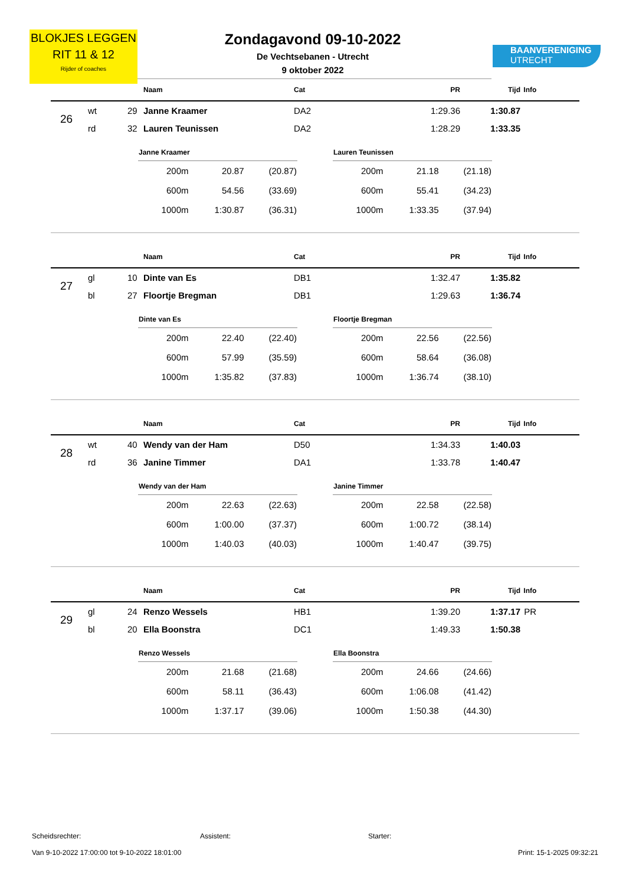BLOKJES LEGGEN
RIT 11 & 12
Rijder of coaches
BAANVERENIGING
UTRECHT
Zondagavond 09-10-2022
De Vechtsebanen - Utrecht
9 oktober 2022
| | | | Naam | Cat | PR | Tijd | Info |
| --- | --- | --- | --- | --- | --- | --- | --- |
| 26 | wt | 29 | Janne Kraamer | DA2 | 1:29.36 | 1:30.87 | |
| | rd | 32 | Lauren Teunissen | DA2 | 1:28.29 | 1:33.35 | |
| Janne Kraamer | | |
| --- | --- | --- |
| 200m | 20.87 | (20.87) |
| 600m | 54.56 | (33.69) |
| 1000m | 1:30.87 | (36.31) |
| Lauren Teunissen | | |
| --- | --- | --- |
| 200m | 21.18 | (21.18) |
| 600m | 55.41 | (34.23) |
| 1000m | 1:33.35 | (37.94) |
| | | | Naam | Cat | PR | Tijd | Info |
| --- | --- | --- | --- | --- | --- | --- | --- |
| 27 | gl | 10 | Dinte van Es | DB1 | 1:32.47 | 1:35.82 | |
| | bl | 27 | Floortje Bregman | DB1 | 1:29.63 | 1:36.74 | |
| Dinte van Es | | |
| --- | --- | --- |
| 200m | 22.40 | (22.40) |
| 600m | 57.99 | (35.59) |
| 1000m | 1:35.82 | (37.83) |
| Floortje Bregman | | |
| --- | --- | --- |
| 200m | 22.56 | (22.56) |
| 600m | 58.64 | (36.08) |
| 1000m | 1:36.74 | (38.10) |
| | | | Naam | Cat | PR | Tijd | Info |
| --- | --- | --- | --- | --- | --- | --- | --- |
| 28 | wt | 40 | Wendy van der Ham | D50 | 1:34.33 | 1:40.03 | |
| | rd | 36 | Janine Timmer | DA1 | 1:33.78 | 1:40.47 | |
| Wendy van der Ham | | |
| --- | --- | --- |
| 200m | 22.63 | (22.63) |
| 600m | 1:00.00 | (37.37) |
| 1000m | 1:40.03 | (40.03) |
| Janine Timmer | | |
| --- | --- | --- |
| 200m | 22.58 | (22.58) |
| 600m | 1:00.72 | (38.14) |
| 1000m | 1:40.47 | (39.75) |
| | | | Naam | Cat | PR | Tijd | Info |
| --- | --- | --- | --- | --- | --- | --- | --- |
| 29 | gl | 24 | Renzo Wessels | HB1 | 1:39.20 | 1:37.17 | PR |
| | bl | 20 | Ella Boonstra | DC1 | 1:49.33 | 1:50.38 | |
| Renzo Wessels | | |
| --- | --- | --- |
| 200m | 21.68 | (21.68) |
| 600m | 58.11 | (36.43) |
| 1000m | 1:37.17 | (39.06) |
| Ella Boonstra | | |
| --- | --- | --- |
| 200m | 24.66 | (24.66) |
| 600m | 1:06.08 | (41.42) |
| 1000m | 1:50.38 | (44.30) |
Scheidsrechter: Assistent: Starter:
Van 9-10-2022 17:00:00 tot 9-10-2022 18:01:00 Print: 15-1-2025 09:32:21